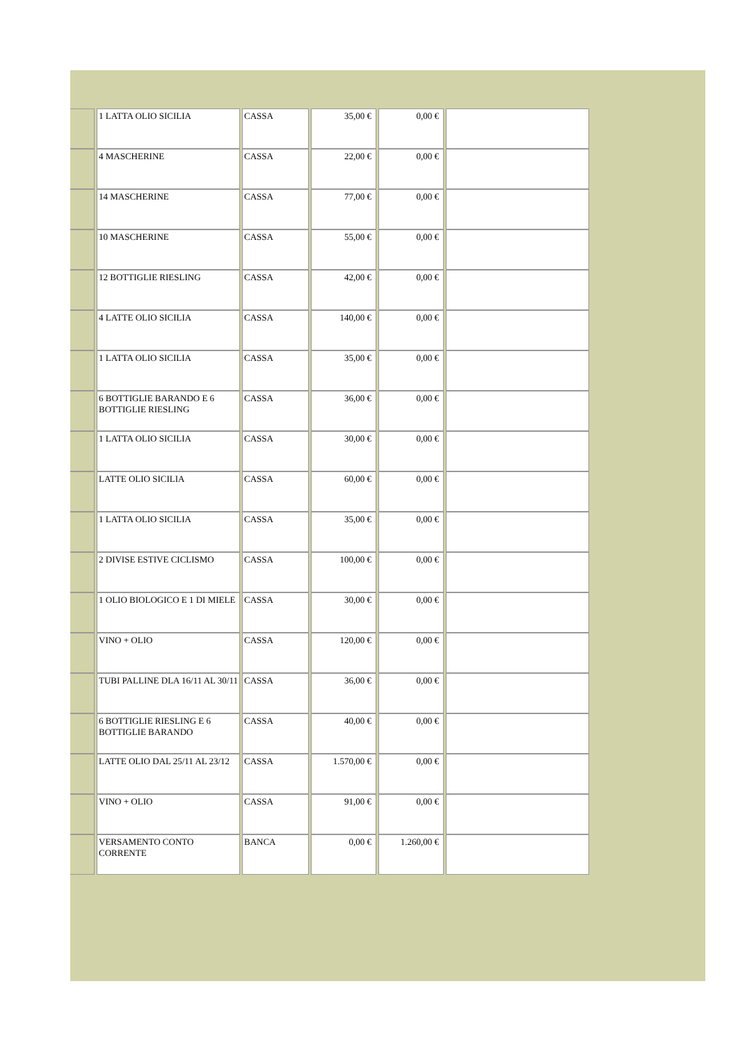| | 1 LATTA OLIO SICILIA | CASSA | 35,00 € | 0,00 € | |
| | 4 MASCHERINE | CASSA | 22,00 € | 0,00 € | |
| | 14 MASCHERINE | CASSA | 77,00 € | 0,00 € | |
| | 10 MASCHERINE | CASSA | 55,00 € | 0,00 € | |
| | 12 BOTTIGLIE RIESLING | CASSA | 42,00 € | 0,00 € | |
| | 4 LATTE OLIO SICILIA | CASSA | 140,00 € | 0,00 € | |
| | 1 LATTA OLIO SICILIA | CASSA | 35,00 € | 0,00 € | |
| | 6 BOTTIGLIE BARANDO E 6 BOTTIGLIE RIESLING | CASSA | 36,00 € | 0,00 € | |
| | 1 LATTA OLIO SICILIA | CASSA | 30,00 € | 0,00 € | |
| | LATTE OLIO SICILIA | CASSA | 60,00 € | 0,00 € | |
| | 1 LATTA OLIO SICILIA | CASSA | 35,00 € | 0,00 € | |
| | 2 DIVISE ESTIVE CICLISMO | CASSA | 100,00 € | 0,00 € | |
| | 1 OLIO BIOLOGICO E 1 DI MIELE | CASSA | 30,00 € | 0,00 € | |
| | VINO + OLIO | CASSA | 120,00 € | 0,00 € | |
| | TUBI PALLINE DLA 16/11 AL 30/11 | CASSA | 36,00 € | 0,00 € | |
| | 6 BOTTIGLIE RIESLING E 6 BOTTIGLIE BARANDO | CASSA | 40,00 € | 0,00 € | |
| | LATTE OLIO DAL 25/11 AL 23/12 | CASSA | 1.570,00 € | 0,00 € | |
| | VINO + OLIO | CASSA | 91,00 € | 0,00 € | |
| | VERSAMENTO CONTO CORRENTE | BANCA | 0,00 € | 1.260,00 € | |